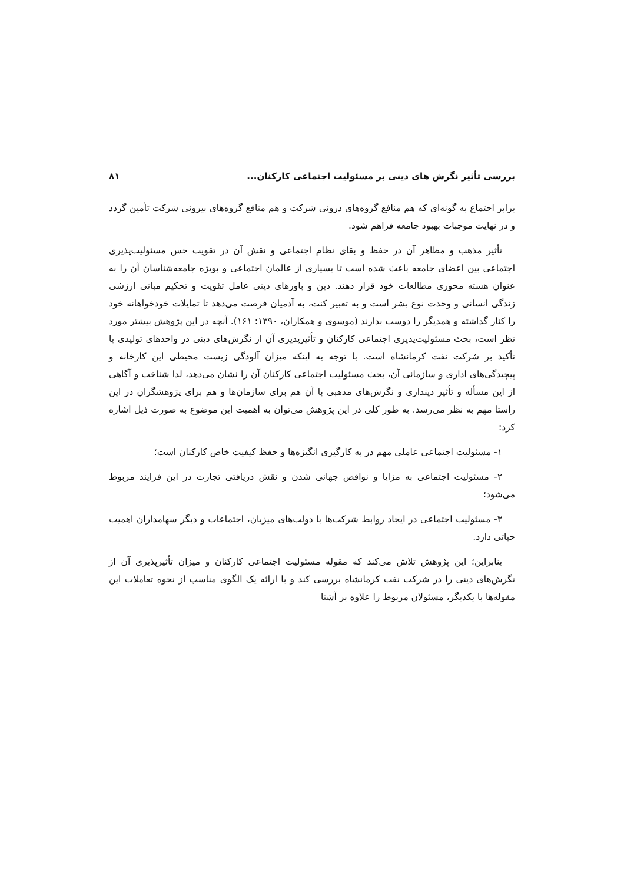بررسی تأثیر نگرش های دینی بر مسئولیت اجتماعی کارکنان... ۸۱
برابر اجتماع به گونه‌ای که هم منافع گروه‌های درونی شرکت و هم منافع گروه‌های بیرونی شرکت تأمین گردد و در نهایت موجبات بهبود جامعه فراهم شود.
تأثیر مذهب و مظاهر آن در حفظ و بقای نظام اجتماعی و نقش آن در تقویت حس مسئولیت‌پذیری اجتماعی بین اعضای جامعه باعث شده است تا بسیاری از عالمان اجتماعی و بویژه جامعه‌شناسان آن را به عنوان هسته محوری مطالعات خود قرار دهند. دین و باورهای دینی عامل تقویت و تحکیم مبانی ارزشی زندگی انسانی و وحدت نوع بشر است و به تعبیر کنت، به آدمیان فرصت می‌دهد تا تمایلات خودخواهانه خود را کنار گذاشته و همدیگر را دوست بدارند (موسوی و همکاران، ۱۳۹۰: ۱۶۱). آنچه در این پژوهش بیشتر مورد نظر است، بحث مسئولیت‌پذیری اجتماعی کارکنان و تأثیرپذیری آن از نگرش‌های دینی در واحدهای تولیدی با تأکید بر شرکت نفت کرمانشاه است. با توجه به اینکه میزان آلودگی زیست محیطی این کارخانه و پیچیدگی‌های اداری و سازمانی آن، بحث مسئولیت اجتماعی کارکنان آن را نشان می‌دهد، لذا شناخت و آگاهی از این مسأله و تأثیر دینداری و نگرش‌های مذهبی با آن هم برای سازمان‌ها و هم برای پژوهشگران در این راستا مهم به نظر می‌رسد. به طور کلی در این پژوهش می‌توان به اهمیت این موضوع به صورت ذیل اشاره کرد:
۱- مسئولیت اجتماعی عاملی مهم در به کارگیری انگیزه‌ها و حفظ کیفیت خاص کارکنان است؛
۲- مسئولیت اجتماعی به مزایا و نواقص جهانی شدن و نقش دریافتی تجارت در این فرایند مربوط می‌شود؛
۳- مسئولیت اجتماعی در ایجاد روابط شرکت‌ها با دولت‌های میزبان، اجتماعات و دیگر سهامداران اهمیت حیاتی دارد.
بنابراین؛ این پژوهش تلاش می‌کند که مقوله مسئولیت اجتماعی کارکنان و میزان تأثیرپذیری آن از نگرش‌های دینی را در شرکت نفت کرمانشاه بررسی کند و با ارائه یک الگوی مناسب از نحوه تعاملات این مقوله‌ها با یکدیگر، مسئولان مربوط را علاوه بر آشنا